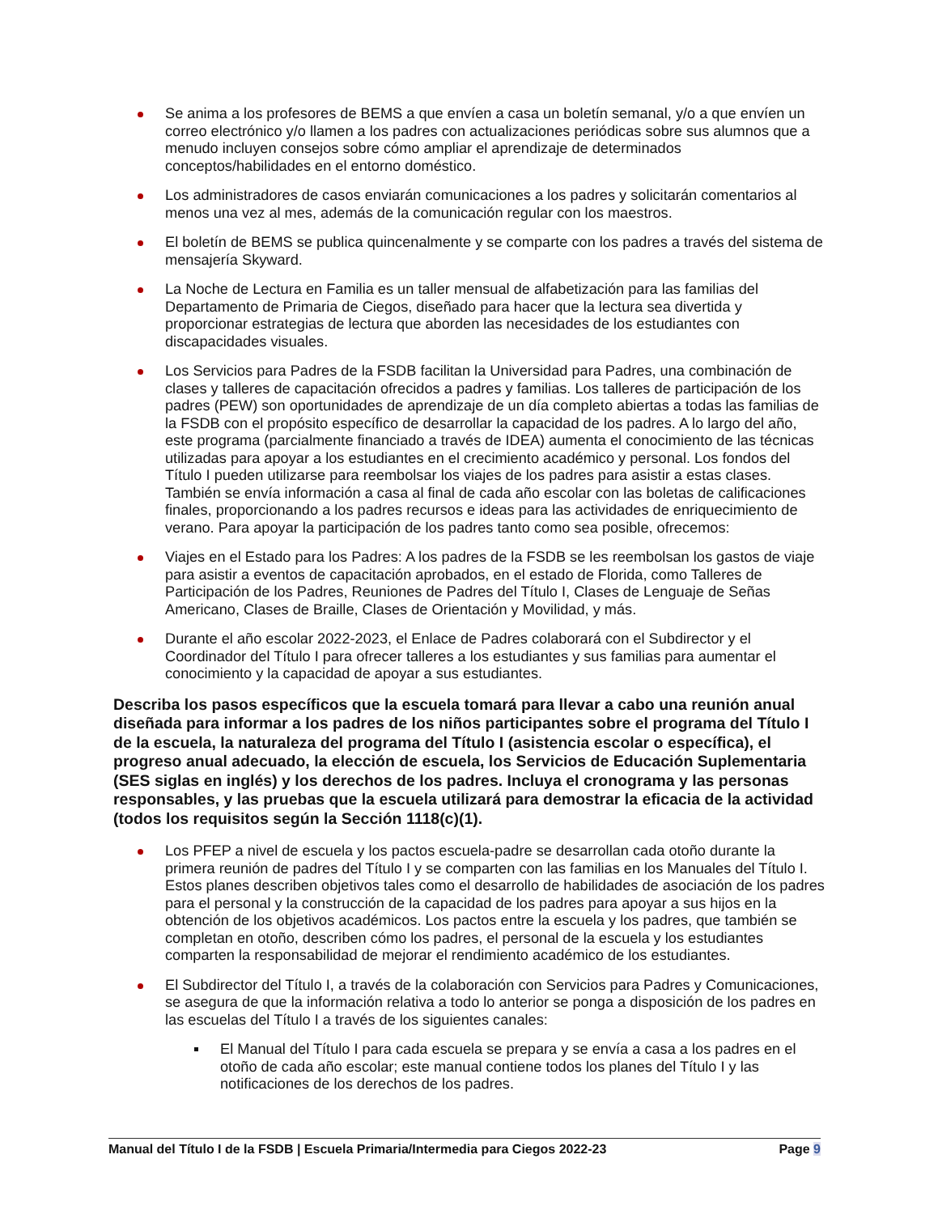Se anima a los profesores de BEMS a que envíen a casa un boletín semanal, y/o a que envíen un correo electrónico y/o llamen a los padres con actualizaciones periódicas sobre sus alumnos que a menudo incluyen consejos sobre cómo ampliar el aprendizaje de determinados conceptos/habilidades en el entorno doméstico.
Los administradores de casos enviarán comunicaciones a los padres y solicitarán comentarios al menos una vez al mes, además de la comunicación regular con los maestros.
El boletín de BEMS se publica quincenalmente y se comparte con los padres a través del sistema de mensajería Skyward.
La Noche de Lectura en Familia es un taller mensual de alfabetización para las familias del Departamento de Primaria de Ciegos, diseñado para hacer que la lectura sea divertida y proporcionar estrategias de lectura que aborden las necesidades de los estudiantes con discapacidades visuales.
Los Servicios para Padres de la FSDB facilitan la Universidad para Padres, una combinación de clases y talleres de capacitación ofrecidos a padres y familias. Los talleres de participación de los padres (PEW) son oportunidades de aprendizaje de un día completo abiertas a todas las familias de la FSDB con el propósito específico de desarrollar la capacidad de los padres. A lo largo del año, este programa (parcialmente financiado a través de IDEA) aumenta el conocimiento de las técnicas utilizadas para apoyar a los estudiantes en el crecimiento académico y personal. Los fondos del Título I pueden utilizarse para reembolsar los viajes de los padres para asistir a estas clases. También se envía información a casa al final de cada año escolar con las boletas de calificaciones finales, proporcionando a los padres recursos e ideas para las actividades de enriquecimiento de verano. Para apoyar la participación de los padres tanto como sea posible, ofrecemos:
Viajes en el Estado para los Padres: A los padres de la FSDB se les reembolsan los gastos de viaje para asistir a eventos de capacitación aprobados, en el estado de Florida, como Talleres de Participación de los Padres, Reuniones de Padres del Título I, Clases de Lenguaje de Señas Americano, Clases de Braille, Clases de Orientación y Movilidad, y más.
Durante el año escolar 2022-2023, el Enlace de Padres colaborará con el Subdirector y el Coordinador del Título I para ofrecer talleres a los estudiantes y sus familias para aumentar el conocimiento y la capacidad de apoyar a sus estudiantes.
Describa los pasos específicos que la escuela tomará para llevar a cabo una reunión anual diseñada para informar a los padres de los niños participantes sobre el programa del Título I de la escuela, la naturaleza del programa del Título I (asistencia escolar o específica), el progreso anual adecuado, la elección de escuela, los Servicios de Educación Suplementaria (SES siglas en inglés) y los derechos de los padres. Incluya el cronograma y las personas responsables, y las pruebas que la escuela utilizará para demostrar la eficacia de la actividad (todos los requisitos según la Sección 1118(c)(1).
Los PFEP a nivel de escuela y los pactos escuela-padre se desarrollan cada otoño durante la primera reunión de padres del Título I y se comparten con las familias en los Manuales del Título I. Estos planes describen objetivos tales como el desarrollo de habilidades de asociación de los padres para el personal y la construcción de la capacidad de los padres para apoyar a sus hijos en la obtención de los objetivos académicos. Los pactos entre la escuela y los padres, que también se completan en otoño, describen cómo los padres, el personal de la escuela y los estudiantes comparten la responsabilidad de mejorar el rendimiento académico de los estudiantes.
El Subdirector del Título I, a través de la colaboración con Servicios para Padres y Comunicaciones, se asegura de que la información relativa a todo lo anterior se ponga a disposición de los padres en las escuelas del Título I a través de los siguientes canales:
El Manual del Título I para cada escuela se prepara y se envía a casa a los padres en el otoño de cada año escolar; este manual contiene todos los planes del Título I y las notificaciones de los derechos de los padres.
Manual del Título I de la FSDB | Escuela Primaria/Intermedia para Ciegos 2022-23 Page 9